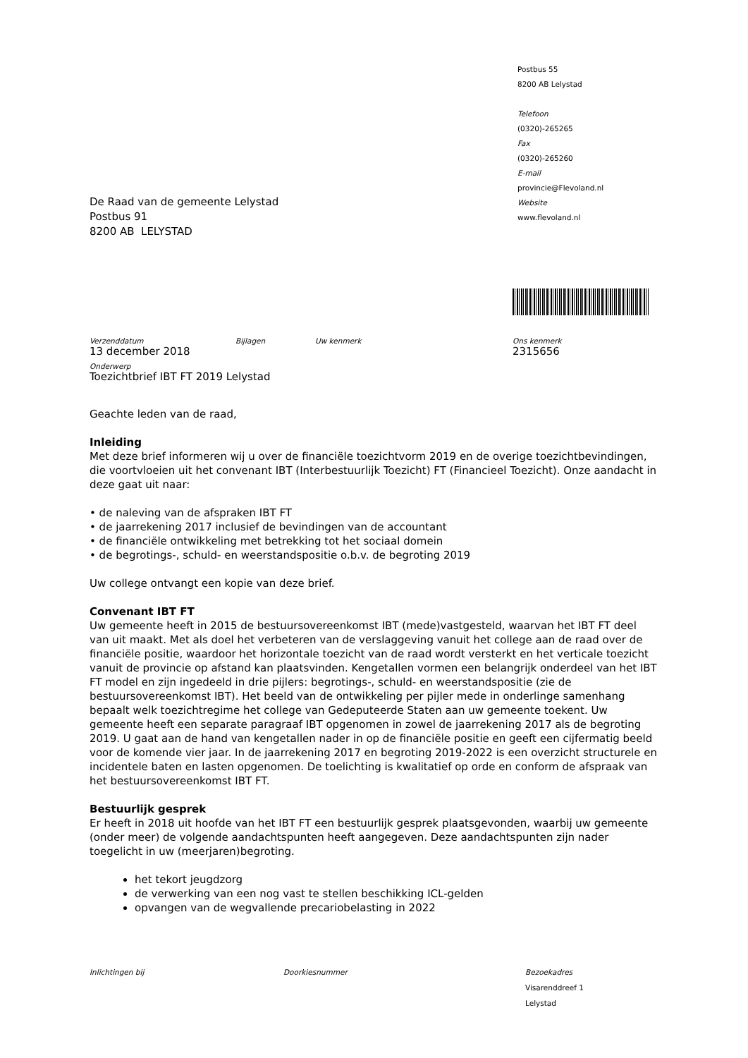De Raad van de gemeente Lelystad
Postbus 91
8200 AB LELYSTAD
Postbus 55
8200 AB Lelystad
Telefoon
(0320)-265265
Fax
(0320)-265260
E-mail
provincie@Flevoland.nl
Website
www.flevoland.nl
Verzenddatum
13 december 2018
Bijlagen Uw kenmerk Ons kenmerk
2315656
Onderwerp
Toezichtbrief IBT FT 2019 Lelystad
Geachte leden van de raad,
Inleiding
Met deze brief informeren wij u over de financiële toezichtvorm 2019 en de overige toezichtbevindingen, die voortvloeien uit het convenant IBT (Interbestuurlijk Toezicht) FT (Financieel Toezicht). Onze aandacht in deze gaat uit naar:
• de naleving van de afspraken IBT FT
• de jaarrekening 2017 inclusief de bevindingen van de accountant
• de financiële ontwikkeling met betrekking tot het sociaal domein
• de begrotings-, schuld- en weerstandspositie o.b.v. de begroting 2019
Uw college ontvangt een kopie van deze brief.
Convenant IBT FT
Uw gemeente heeft in 2015 de bestuursovereenkomst IBT (mede)vastgesteld, waarvan het IBT FT deel van uit maakt. Met als doel het verbeteren van de verslaggeving vanuit het college aan de raad over de financiële positie, waardoor het horizontale toezicht van de raad wordt versterkt en het verticale toezicht vanuit de provincie op afstand kan plaatsvinden. Kengetallen vormen een belangrijk onderdeel van het IBT FT model en zijn ingedeeld in drie pijlers: begrotings-, schuld- en weerstandspositie (zie de bestuursovereenkomst IBT). Het beeld van de ontwikkeling per pijler mede in onderlinge samenhang bepaalt welk toezichtregime het college van Gedeputeerde Staten aan uw gemeente toekent. Uw gemeente heeft een separate paragraaf IBT opgenomen in zowel de jaarrekening 2017 als de begroting 2019. U gaat aan de hand van kengetallen nader in op de financiële positie en geeft een cijfermatig beeld voor de komende vier jaar. In de jaarrekening 2017 en begroting 2019-2022 is een overzicht structurele en incidentele baten en lasten opgenomen. De toelichting is kwalitatief op orde en conform de afspraak van het bestuursovereenkomst IBT FT.
Bestuurlijk gesprek
Er heeft in 2018 uit hoofde van het IBT FT een bestuurlijk gesprek plaatsgevonden, waarbij uw gemeente (onder meer) de volgende aandachtspunten heeft aangegeven. Deze aandachtspunten zijn nader toegelicht in uw (meerjaren)begroting.
het tekort jeugdzorg
de verwerking van een nog vast te stellen beschikking ICL-gelden
opvangen van de wegvallende precariobelasting in 2022
Inlichtingen bij Doorkiesnummer Bezoekadres
Visarenddreef 1
Lelystad